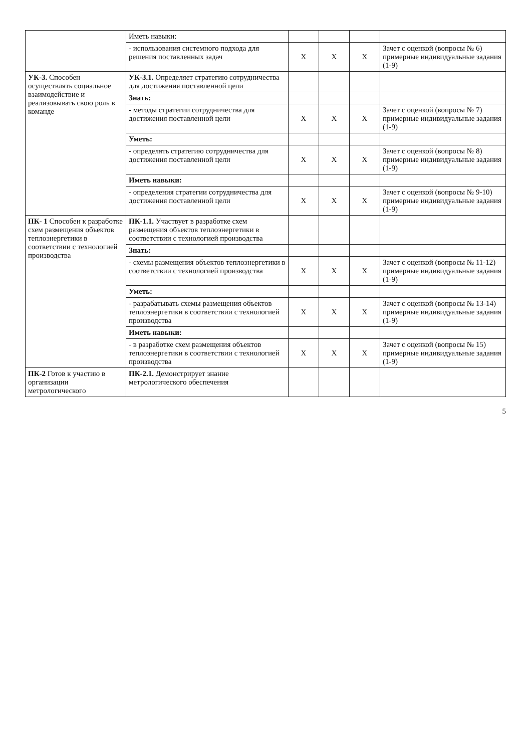| | Иметь навыки: | | | | |
| | - использования системного подхода для решения поставленных задач | Х | Х | Х | Зачет с оценкой (вопросы № 6) примерные индивидуальные задания (1-9) |
| УК-3. Способен осуществлять социальное взаимодействие и реализовывать свою роль в команде | УК-3.1. Определяет стратегию сотрудничества для достижения поставленной цели | | | | |
| | Знать: | | | | |
| | - методы стратегии сотрудничества для достижения поставленной цели | Х | Х | Х | Зачет с оценкой (вопросы № 7) примерные индивидуальные задания (1-9) |
| | Уметь: | | | | |
| | - определять стратегию сотрудничества для достижения поставленной цели | Х | Х | Х | Зачет с оценкой (вопросы № 8) примерные индивидуальные задания (1-9) |
| | Иметь навыки: | | | | |
| | - определения стратегии сотрудничества для достижения поставленной цели | Х | Х | Х | Зачет с оценкой (вопросы № 9-10) примерные индивидуальные задания (1-9) |
| ПК- 1 Способен к разработке схем размещения объектов теплоэнергетики в соответствии с технологией производства | ПК-1.1. Участвует в разработке схем размещения объектов теплоэнергетики в соответствии с технологией производства | | | | |
| | Знать: | | | | |
| | - схемы размещения объектов теплоэнергетики в соответствии с технологией производства | Х | Х | Х | Зачет с оценкой (вопросы № 11-12) примерные индивидуальные задания (1-9) |
| | Уметь: | | | | |
| | - разрабатывать схемы размещения объектов теплоэнергетики в соответствии с технологией производства | Х | Х | Х | Зачет с оценкой (вопросы № 13-14) примерные индивидуальные задания (1-9) |
| | Иметь навыки: | | | | |
| | - в разработке схем размещения объектов теплоэнергетики в соответствии с технологией производства | Х | Х | Х | Зачет с оценкой (вопросы № 15) примерные индивидуальные задания (1-9) |
| ПК-2 Готов к участию в организации метрологического | ПК-2.1. Демонстрирует знание метрологического обеспечения | | | | |
5